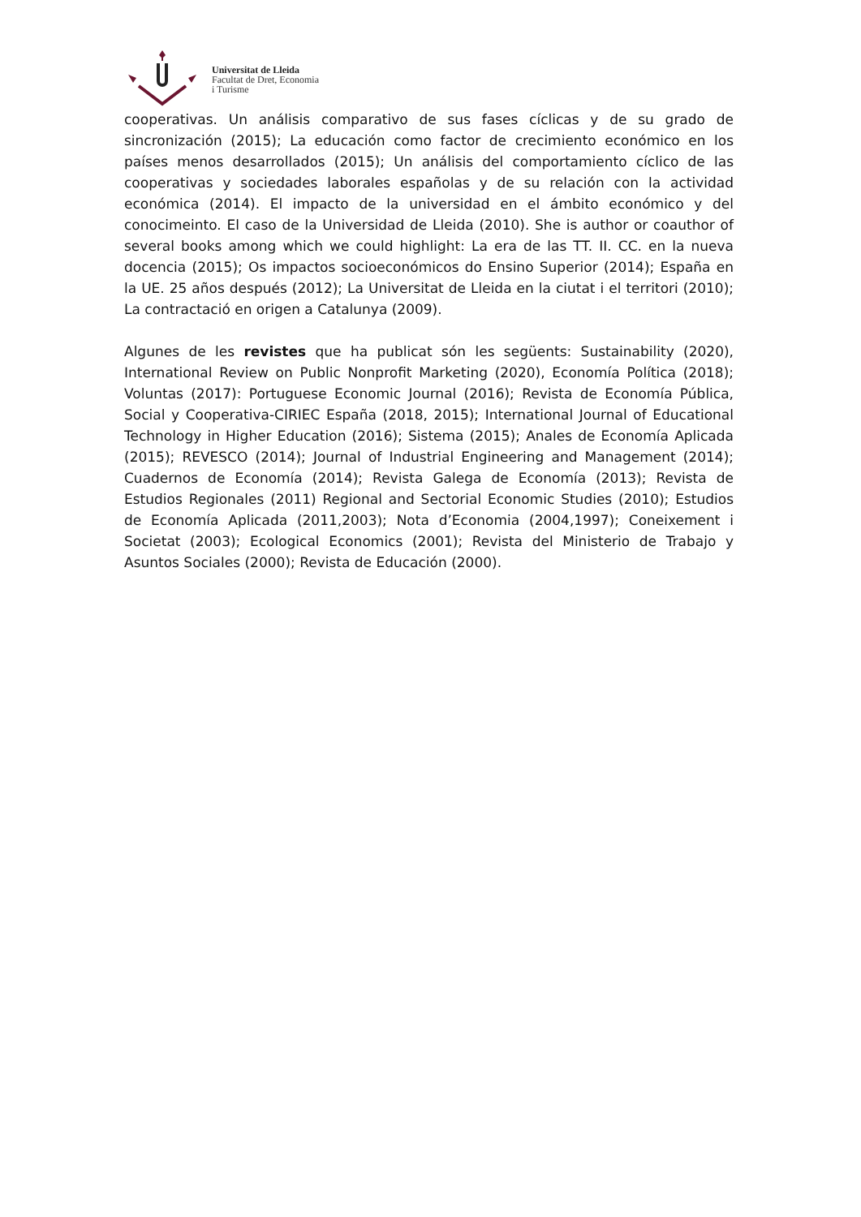Universitat de Lleida
Facultat de Dret, Economia
i Turisme
cooperativas. Un análisis comparativo de sus fases cíclicas y de su grado de sincronización (2015); La educación como factor de crecimiento económico en los países menos desarrollados (2015); Un análisis del comportamiento cíclico de las cooperativas y sociedades laborales españolas y de su relación con la actividad económica (2014). El impacto de la universidad en el ámbito económico y del conocimeinto. El caso de la Universidad de Lleida (2010). She is author or coauthor of several books among which we could highlight: La era de las TT. II. CC. en la nueva docencia (2015); Os impactos socioeconómicos do Ensino Superior (2014); España en la UE. 25 años después (2012); La Universitat de Lleida en la ciutat i el territori (2010); La contractació en origen a Catalunya (2009).
Algunes de les revistes que ha publicat són les següents: Sustainability (2020), International Review on Public Nonprofit Marketing (2020), Economía Política (2018); Voluntas (2017): Portuguese Economic Journal (2016); Revista de Economía Pública, Social y Cooperativa-CIRIEC España (2018, 2015); International Journal of Educational Technology in Higher Education (2016); Sistema (2015); Anales de Economía Aplicada (2015); REVESCO (2014); Journal of Industrial Engineering and Management (2014); Cuadernos de Economía (2014); Revista Galega de Economía (2013); Revista de Estudios Regionales (2011) Regional and Sectorial Economic Studies (2010); Estudios de Economía Aplicada (2011,2003); Nota d’Economia (2004,1997); Coneixement i Societat (2003); Ecological Economics (2001); Revista del Ministerio de Trabajo y Asuntos Sociales (2000); Revista de Educación (2000).